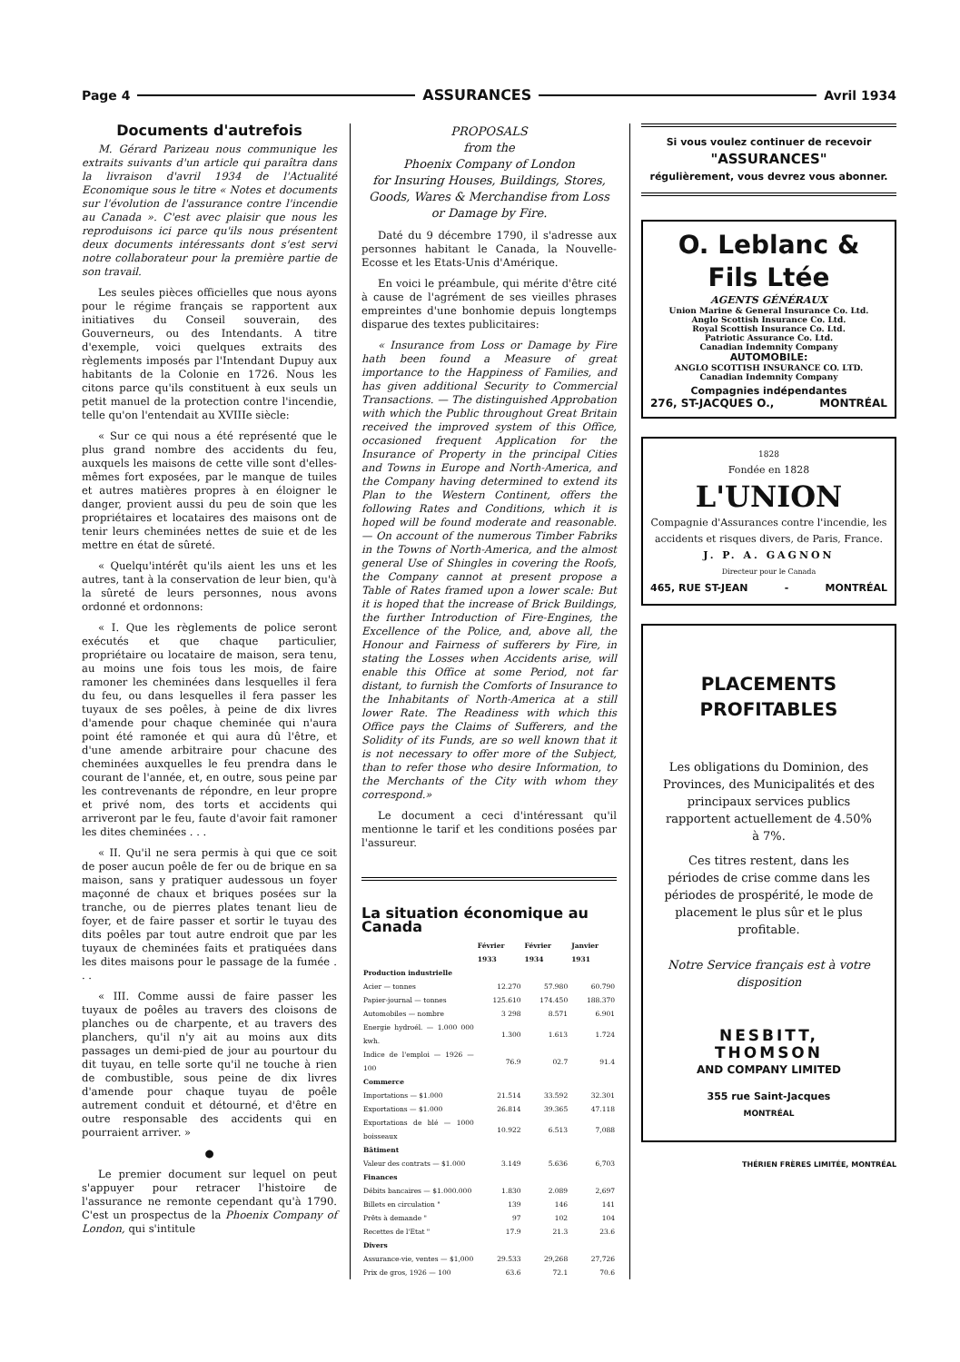Page 4 ASSURANCES Avril 1934
Documents d'autrefois
M. Gérard Parizeau nous communique les extraits suivants d'un article qui paraîtra dans la livraison d'avril 1934 de l'Actualité Economique sous le titre « Notes et documents sur l'évolution de l'assurance contre l'incendie au Canada ». C'est avec plaisir que nous les reproduisons ici parce qu'ils nous présentent deux documents intéressants dont s'est servi notre collaborateur pour la première partie de son travail.
Les seules pièces officielles que nous ayons pour le régime français se rapportent aux initiatives du Conseil souverain, des Gouverneurs, ou des Intendants. A titre d'exemple, voici quelques extraits des règlements imposés par l'Intendant Dupuy aux habitants de la Colonie en 1726. Nous les citons parce qu'ils constituent à eux seuls un petit manuel de la protection contre l'incendie, telle qu'on l'entendait au XVIIIe siècle:
« Sur ce qui nous a été représenté que le plus grand nombre des accidents du feu, auxquels les maisons de cette ville sont d'elles-mêmes fort exposées, par le manque de tuiles et autres matières propres à en éloigner le danger, provient aussi du peu de soin que les propriétaires et locataires des maisons ont de tenir leurs cheminées nettes de suie et de les mettre en état de sûreté.
« Quelqu'intérêt qu'ils aient les uns et les autres, tant à la conservation de leur bien, qu'à la sûreté de leurs personnes, nous avons ordonné et ordonnons:
« I. Que les règlements de police seront exécutés et que chaque particulier, propriétaire ou locataire de maison, sera tenu, au moins une fois tous les mois, de faire ramoner les cheminées dans lesquelles il fera du feu, ou dans lesquelles il fera passer les tuyaux de ses poêles, à peine de dix livres d'amende pour chaque cheminée qui n'aura point été ramonée et qui aura dû l'être, et d'une amende arbitraire pour chacune des cheminées auxquelles le feu prendra dans le courant de l'année, et, en outre, sous peine par les contrevenants de répondre, en leur propre et privé nom, des torts et accidents qui arriveront par le feu, faute d'avoir fait ramoner les dites cheminées . . .
« II. Qu'il ne sera permis à qui que ce soit de poser aucun poêle de fer ou de brique en sa maison, sans y pratiquer audessous un foyer maçonné de chaux et briques posées sur la tranche, ou de pierres plates tenant lieu de foyer, et de faire passer et sortir le tuyau des dits poêles par tout autre endroit que par les tuyaux de cheminées faits et pratiquées dans les dites maisons pour le passage de la fumée . . .
« III. Comme aussi de faire passer les tuyaux de poêles au travers des cloisons de planches ou de charpente, et au travers des planchers, qu'il n'y ait au moins aux dits passages un demi-pied de jour au pourtour du dit tuyau, en telle sorte qu'il ne touche à rien de combustible, sous peine de dix livres d'amende pour chaque tuyau de poêle autrement conduit et détourné, et d'être en outre responsable des accidents qui en pourraient arriver. »
●
Le premier document sur lequel on peut s'appuyer pour retracer l'histoire de l'assurance ne remonte cependant qu'à 1790. C'est un prospectus de la Phoenix Company of London, qui s'intitule
PROPOSALS
from the
Phoenix Company of London
for Insuring Houses, Buildings, Stores, Goods, Wares & Merchandise from Loss or Damage by Fire.
Daté du 9 décembre 1790, il s'adresse aux personnes habitant le Canada, la Nouvelle-Ecosse et les Etats-Unis d'Amérique.
En voici le préambule, qui mérite d'être cité à cause de l'agrément de ses vieilles phrases empreintes d'une bonhomie depuis longtemps disparue des textes publicitaires:
« Insurance from Loss or Damage by Fire hath been found a Measure of great importance to the Happiness of Families, and has given additional Security to Commercial Transactions. — The distinguished Approbation with which the Public throughout Great Britain received the improved system of this Office, occasioned frequent Application for the Insurance of Property in the principal Cities and Towns in Europe and North-America, and the Company having determined to extend its Plan to the Western Continent, offers the following Rates and Conditions, which it is hoped will be found moderate and reasonable. — On account of the numerous Timber Fabriks in the Towns of North-America, and the almost general Use of Shingles in covering the Roofs, the Company cannot at present propose a Table of Rates framed upon a lower scale: But it is hoped that the increase of Brick Buildings, the further Introduction of Fire-Engines, the Excellence of the Police, and, above all, the Honour and Fairness of sufferers by Fire, in stating the Losses when Accidents arise, will enable this Office at some Period, not far distant, to furnish the Comforts of Insurance to the Inhabitants of North-America at a still lower Rate. The Readiness with which this Office pays the Claims of Sufferers, and the Solidity of its Funds, are so well known that it is not necessary to offer more of the Subject, than to refer those who desire Information, to the Merchants of the City with whom they correspond.»
Le document a ceci d'intéressant qu'il mentionne le tarif et les conditions posées par l'assureur.
La situation économique au Canada
| | Février 1933 | Février 1934 | Janvier 1931 |
| --- | --- | --- | --- |
| Production industrielle | | | |
| Acier — tonnes | 12.270 | 57.980 | 60.790 |
| Papier-journal — tonnes | 125.610 | 174.450 | 188.370 |
| Automobiles — nombre | 3 298 | 8.571 | 6.901 |
| Energie hydroél. — 1.000 000 kwh. | 1.300 | 1.613 | 1.724 |
| Indice de l'emploi — 1926 — 100 | 76.9 | 02.7 | 91.4 |
| Commerce | | | |
| Importations — $1.000 | 21.514 | 33.592 | 32.301 |
| Exportations — $1.000 | 26.814 | 39.365 | 47.118 |
| Exportations de blé — 1000 boisseaux | 10.922 | 6.513 | 7,088 |
| Bâtiment | | | |
| Valeur des contrats — $1.000 | 3.149 | 5.636 | 6,703 |
| Finances | | | |
| Débits bancaires — $1.000.000 | 1.830 | 2.089 | 2,697 |
| Billets en circulation " | 139 | 146 | 141 |
| Prêts à demande " | 97 | 102 | 104 |
| Recettes de l'Etat " | 17.9 | 21.3 | 23.6 |
| Divers | | | |
| Assurance-vie, ventes — $1,000 | 29.533 | 29,268 | 27,726 |
| Prix de gros, 1926 — 100 | 63.6 | 72.1 | 70.6 |
Si vous voulez continuer de recevoir
"ASSURANCES"
régulièrement, vous devrez vous abonner.
O. Leblanc & Fils Ltée
AGENTS GÉNÉRAUX
Union Marine & General Insurance Co. Ltd.
Anglo Scottish Insurance Co. Ltd.
Royal Scottish Insurance Co. Ltd.
Patriotic Assurance Co. Ltd.
Canadian Indemnity Company
AUTOMOBILE:
ANGLO SCOTTISH INSURANCE CO. LTD.
Canadian Indemnity Company
Compagnies indépendantes
276, ST-JACQUES O., MONTRÉAL
1828
Fondée en 1828
L'UNION
Compagnie d'Assurances contre l'incendie, les accidents et risques divers, de Paris, France.
J. P. A. GAGNON
Directeur pour le Canada
465, RUE ST-JEAN - MONTRÉAL
PLACEMENTS
PROFITABLES
Les obligations du Dominion, des Provinces, des Municipalités et des principaux services publics rapportent actuellement de 4.50% à 7%.
Ces titres restent, dans les périodes de crise comme dans les périodes de prospérité, le mode de placement le plus sûr et le plus profitable.
Notre Service français est à votre disposition
NESBITT, THOMSON
AND COMPANY LIMITED
355 rue Saint-Jacques
MONTRÉAL
THÉRIEN FRÈRES LIMITÉE, MONTRÉAL